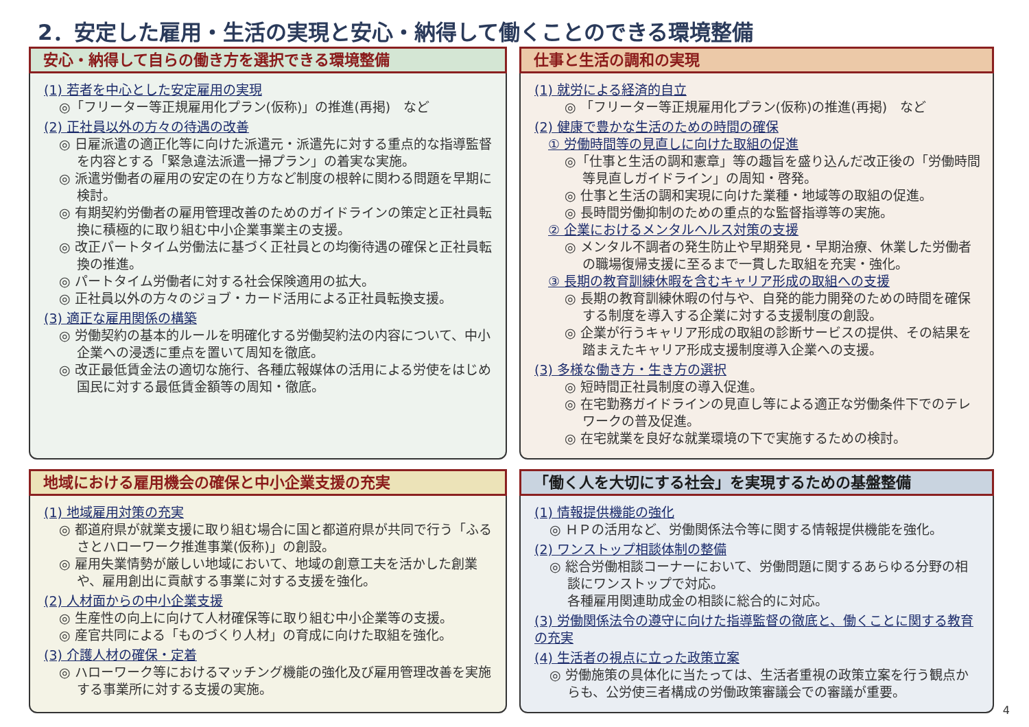2．安定した雇用・生活の実現と安心・納得して働くことのできる環境整備
安心・納得して自らの働き方を選択できる環境整備
(1) 若者を中心とした安定雇用の実現
◎「フリーター等正規雇用化プラン(仮称)」の推進(再掲)　など
(2) 正社員以外の方々の待遇の改善
◎ 日雇派遣の適正化等に向けた派遣元・派遣先に対する重点的な指導監督を内容とする「緊急違法派遣一掃プラン」の着実な実施。
◎ 派遣労働者の雇用の安定の在り方など制度の根幹に関わる問題を早期に検討。
◎ 有期契約労働者の雇用管理改善のためのガイドラインの策定と正社員転換に積極的に取り組む中小企業事業主の支援。
◎ 改正パートタイム労働法に基づく正社員との均衡待遇の確保と正社員転換の推進。
◎ パートタイム労働者に対する社会保険適用の拡大。
◎ 正社員以外の方々のジョブ・カード活用による正社員転換支援。
(3) 適正な雇用関係の構築
◎ 労働契約の基本的ルールを明確化する労働契約法の内容について、中小企業への浸透に重点を置いて周知を徹底。
◎ 改正最低賃金法の適切な施行、各種広報媒体の活用による労使をはじめ国民に対する最低賃金額等の周知・徹底。
仕事と生活の調和の実現
(1) 就労による経済的自立
◎ 「フリーター等正規雇用化プラン(仮称)の推進(再掲)　など
(2) 健康で豊かな生活のための時間の確保
① 労働時間等の見直しに向けた取組の促進
◎「仕事と生活の調和憲章」等の趣旨を盛り込んだ改正後の「労働時間等見直しガイドライン」の周知・啓発。
◎ 仕事と生活の調和実現に向けた業種・地域等の取組の促進。
◎ 長時間労働抑制のための重点的な監督指導等の実施。
② 企業におけるメンタルヘルス対策の支援
◎ メンタル不調者の発生防止や早期発見・早期治療、休業した労働者の職場復帰支援に至るまで一貫した取組を充実・強化。
③ 長期の教育訓練休暇を含むキャリア形成の取組への支援
◎ 長期の教育訓練休暇の付与や、自発的能力開発のための時間を確保する制度を導入する企業に対する支援制度の創設。
◎ 企業が行うキャリア形成の取組の診断サービスの提供、その結果を踏まえたキャリア形成支援制度導入企業への支援。
(3) 多様な働き方・生き方の選択
◎ 短時間正社員制度の導入促進。
◎ 在宅勤務ガイドラインの見直し等による適正な労働条件下でのテレワークの普及促進。
◎ 在宅就業を良好な就業環境の下で実施するための検討。
地域における雇用機会の確保と中小企業支援の充実
(1) 地域雇用対策の充実
◎ 都道府県が就業支援に取り組む場合に国と都道府県が共同で行う「ふるさとハローワーク推進事業(仮称)」の創設。
◎ 雇用失業情勢が厳しい地域において、地域の創意工夫を活かした創業や、雇用創出に貢献する事業に対する支援を強化。
(2) 人材面からの中小企業支援
◎ 生産性の向上に向けて人材確保等に取り組む中小企業等の支援。
◎ 産官共同による「ものづくり人材」の育成に向けた取組を強化。
(3) 介護人材の確保・定着
◎ ハローワーク等におけるマッチング機能の強化及び雇用管理改善を実施する事業所に対する支援の実施。
「働く人を大切にする社会」を実現するための基盤整備
(1) 情報提供機能の強化
◎ ＨＰの活用など、労働関係法令等に関する情報提供機能を強化。
(2) ワンストップ相談体制の整備
◎ 総合労働相談コーナーにおいて、労働問題に関するあらゆる分野の相談にワンストップで対応。
各種雇用関連助成金の相談に総合的に対応。
(3) 労働関係法令の遵守に向けた指導監督の徹底と、働くことに関する教育の充実
(4) 生活者の視点に立った政策立案
◎ 労働施策の具体化に当たっては、生活者重視の政策立案を行う観点からも、公労使三者構成の労働政策審議会での審議が重要。
4